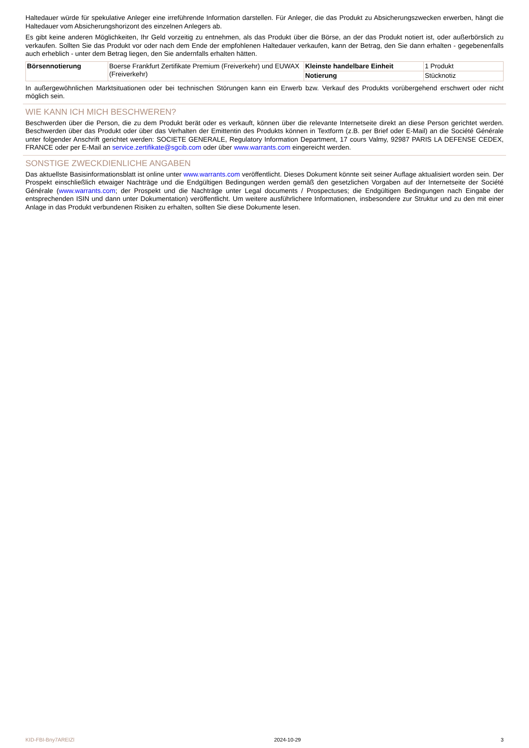Haltedauer würde für spekulative Anleger eine irreführende Information darstellen. Für Anleger, die das Produkt zu Absicherungszwecken erwerben, hängt die Haltedauer vom Absicherungshorizont des einzelnen Anlegers ab.
Es gibt keine anderen Möglichkeiten, Ihr Geld vorzeitig zu entnehmen, als das Produkt über die Börse, an der das Produkt notiert ist, oder außerbörslich zu verkaufen. Sollten Sie das Produkt vor oder nach dem Ende der empfohlenen Haltedauer verkaufen, kann der Betrag, den Sie dann erhalten - gegebenenfalls auch erheblich - unter dem Betrag liegen, den Sie andernfalls erhalten hätten.
| Börsennotierung | Boerse Frankfurt Zertifikate Premium (Freiverkehr) und EUWAX (Freiverkehr) | Kleinste handelbare Einheit | 1 Produkt |
| | | Notierung | Stücknotiz |
In außergewöhnlichen Marktsituationen oder bei technischen Störungen kann ein Erwerb bzw. Verkauf des Produkts vorübergehend erschwert oder nicht möglich sein.
WIE KANN ICH MICH BESCHWEREN?
Beschwerden über die Person, die zu dem Produkt berät oder es verkauft, können über die relevante Internetseite direkt an diese Person gerichtet werden. Beschwerden über das Produkt oder über das Verhalten der Emittentin des Produkts können in Textform (z.B. per Brief oder E-Mail) an die Société Générale unter folgender Anschrift gerichtet werden: SOCIETE GENERALE, Regulatory Information Department, 17 cours Valmy, 92987 PARIS LA DEFENSE CEDEX, FRANCE oder per E-Mail an service.zertifikate@sgcib.com oder über www.warrants.com eingereicht werden.
SONSTIGE ZWECKDIENLICHE ANGABEN
Das aktuellste Basisinformationsblatt ist online unter www.warrants.com veröffentlicht. Dieses Dokument könnte seit seiner Auflage aktualisiert worden sein. Der Prospekt einschließlich etwaiger Nachträge und die Endgültigen Bedingungen werden gemäß den gesetzlichen Vorgaben auf der Internetseite der Société Générale (www.warrants.com; der Prospekt und die Nachträge unter Legal documents / Prospectuses; die Endgültigen Bedingungen nach Eingabe der entsprechenden ISIN und dann unter Dokumentation) veröffentlicht. Um weitere ausführlichere Informationen, insbesondere zur Struktur und zu den mit einer Anlage in das Produkt verbundenen Risiken zu erhalten, sollten Sie diese Dokumente lesen.
KID-FBI-Bny7AREIZl 2024-10-29 3